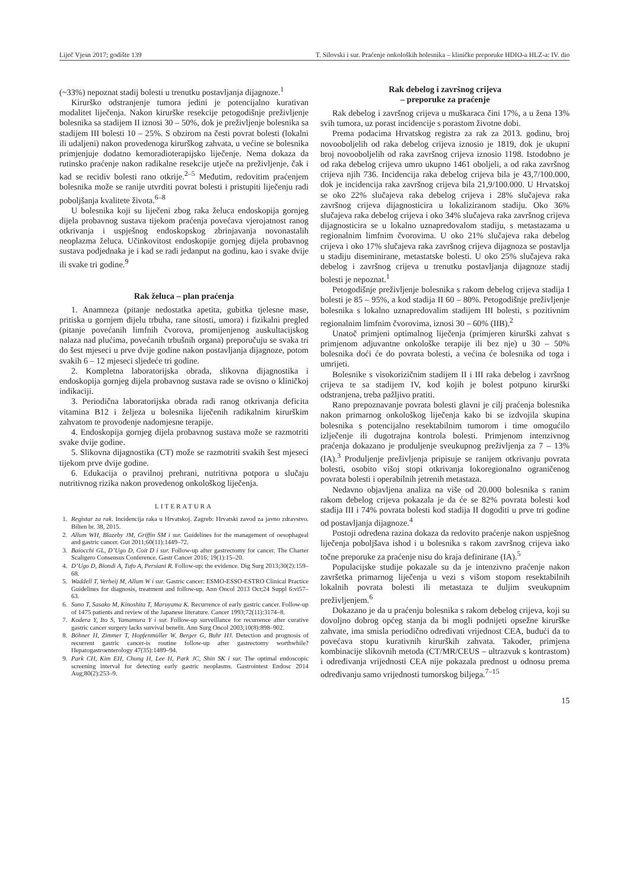Liječ Vjesn 2017; godište 139 T. Silovski i sur. Praćenje onkoloških bolesnika – kliničke preporuke HDIO-a HLZ-a: IV. dio
(~33%) nepoznat stadij bolesti u trenutku postavljanja dijagnoze.<sup>1</sup>
Kirurško odstranjenje tumora jedini je potencijalno kurativan modalitet liječenja. Nakon kirurške resekcije petogodišnje preživljenje bolesnika sa stadijem II iznosi 30 – 50%, dok je preživljenje bolesnika sa stadijem III bolesti 10 – 25%. S obzirom na česti povrat bolesti (lokalni ili udaljeni) nakon provedenoga kirurškog zahvata, u većine se bolesnika primjenjuje dodatno kemoradioterapijsko liječenje. Nema dokaza da rutinsko praćenje nakon radikalne resekcije utječe na preživljenje, čak i kad se recidiv bolesti rano otkrije.<sup>2–5</sup> Međutim, redovitim praćenjem bolesnika može se ranije utvrditi povrat bolesti i pristupiti liječenju radi poboljšanja kvalitete života.<sup>6–8</sup>
U bolesnika koji su liječeni zbog raka želuca endoskopija gornjeg dijela probavnog sustava tijekom praćenja povećava vjerojatnost ranog otkrivanja i uspješnog endoskopskog zbrinjavanja novonastalih neoplazma želuca. Učinkovitost endoskopije gornjeg dijela probavnog sustava podjednaka je i kad se radi jedanput na godinu, kao i svake dvije ili svake tri godine.<sup>9</sup>
Rak želuca – plan praćenja
1. Anamneza (pitanje nedostatka apetita, gubitka tjelesne mase, pritiska u gornjem dijelu trbuha, rane sitosti, umora) i fizikalni pregled (pitanje povećanih limfnih čvorova, promijenjenog auskultacijskog nalaza nad plućima, povećanih trbušnih organa) preporučuju se svaka tri do šest mjeseci u prve dvije godine nakon postavljanja dijagnoze, potom svakih 6 – 12 mjeseci sljedeće tri godine.
2. Kompletna laboratorijska obrada, slikovna dijagnostika i endoskopija gornjeg dijela probavnog sustava rade se ovisno o kliničkoj indikaciji.
3. Periodična laboratorijska obrada radi ranog otkrivanja deficita vitamina B12 i željeza u bolesnika liječenih radikalnim kirurškim zahvatom te provođenje nadomjesne terapije.
4. Endoskopija gornjeg dijela probavnog sustava može se razmotriti svake dvije godine.
5. Slikovna dijagnostika (CT) može se razmotriti svakih šest mjeseci tijekom prve dvije godine.
6. Edukacija o pravilnoj prehrani, nutritivna potpora u slučaju nutritivnog rizika nakon provedenog onkološkog liječenja.
LITERATURA
1. Registar za rak. Incidencija raka u Hrvatskoj. Zagreb: Hrvatski zavod za javno zdravstvo. Bilten br. 38, 2015.
2. Allum WH, Blazeby JM, Griffin SM i sur. Guidelines for the management of oesophageal and gastric cancer. Gut 2011;60(11):1449–72.
3. Baiocchi GL, D’Ugo D, Coit D i sur. Follow-up after gastrectomy for cancer. The Charter Scaligero Consensus Conference. Gastr Cancer 2016; 19(1):15–20.
4. D’Ugo D, Biondi A, Tufo A, Persiani R. Follow-up: the evidence. Dig Surg 2013;30(2):159–68.
5. Waddell T, Verheij M, Allum W i sur. Gastric cancer: ESMO-ESSO-ESTRO Clinical Practice Guidelines for diagnosis, treatment and follow-up. Ann Oncol 2013 Oct;24 Suppl 6:vi57–63.
6. Sano T, Sasako M, Kinoshita T, Maruyama K. Recurrence of early gastric cancer. Follow-up of 1475 patients and review of the Japanese literature. Cancer 1993;72(11):3174–8.
7. Kodera Y, Ito S, Yamamura Y i sur. Follow-up surveillance for recurrence after curative gastric cancer surgery lacks survival benefit. Ann Surg Oncol 2003;10(8):898–902.
8. Böhner H, Zimmer T, Hopfenmüller W, Berger G, Buhr HJ. Detection and prognosis of recurrent gastric cancer-is routine follow-up after gastrectomy worthwhile? Hepatogastroenterology 47(35):1489–94.
9. Park CH, Kim EH, Chung H, Lee H, Park JC, Shin SK i sur. The optimal endoscopic screening interval for detecting early gastric neoplasms. Gastrointest Endosc 2014 Aug;80(2):253–9.
Rak debelog i završnog crijeva
– preporuke za praćenje
Rak debelog i završnog crijeva u muškaraca čini 17%, a u žena 13% svih tumora, uz porast incidencije s porastom životne dobi.
Prema podacima Hrvatskog registra za rak za 2013. godinu, broj novooboljelih od raka debelog crijeva iznosio je 1819, dok je ukupni broj novooboljelih od raka završnog crijeva iznosio 1198. Istodobno je od raka debelog crijeva umro ukupno 1461 oboljeli, a od raka završnog crijeva njih 736. Incidencija raka debelog crijeva bila je 43,7/100.000, dok je incidencija raka završnog crijeva bila 21,9/100.000. U Hrvatskoj se oko 22% slučajeva raka debelog crijeva i 28% slučajeva raka završnog crijeva dijagnosticira u lokaliziranom stadiju. Oko 36% slučajeva raka debelog crijeva i oko 34% slučajeva raka završnog crijeva dijagnosticira se u lokalno uznapredovalom stadiju, s metastazama u regionalnim limfnim čvorovima. U oko 21% slučajeva raka debelog crijeva i oko 17% slučajeva raka završnog crijeva dijagnoza se postavlja u stadiju diseminirane, metastatske bolesti. U oko 25% slučajeva raka debelog i završnog crijeva u trenutku postavljanja dijagnoze stadij bolesti je nepoznat.<sup>1</sup>
Petogodišnje preživljenje bolesnika s rakom debelog crijeva stadija I bolesti je 85 – 95%, a kod stadija II 60 – 80%. Petogodišnje preživljenje bolesnika s lokalno uznapredovalim stadijem III bolesti, s pozitivnim regionalnim limfnim čvorovima, iznosi 30 – 60% (IIB).<sup>2</sup>
Unatoč primjeni optimalnog liječenja (primjeren kirurški zahvat s primjenom adjuvantne onkološke terapije ili bez nje) u 30 – 50% bolesnika doći će do povrata bolesti, a većina će bolesnika od toga i umrijeti.
Bolesnike s visokorizičnim stadijem II i III raka debelog i završnog crijeva te sa stadijem IV, kod kojih je bolest potpuno kirurški odstranjena, treba pažljivo pratiti.
Rano prepoznavanje povrata bolesti glavni je cilj praćenja bolesnika nakon primarnog onkološkog liječenja kako bi se izdvojila skupina bolesnika s potencijalno resektabilnim tumorom i time omogućilo izlječenje ili dugotrajna kontrola bolesti. Primjenom intenzivnog praćenja dokazano je produljenje sveukupnog preživljenja za 7 – 13% (IA).<sup>3</sup> Produljenje preživljenja pripisuje se ranijem otkrivanju povrata bolesti, osobito višoj stopi otkrivanja lokoregionalno ograničenog povrata bolesti i operabilnih jetrenih metastaza.
Nedavno objavljena analiza na više od 20.000 bolesnika s ranim rakom debelog crijeva pokazala je da će se 82% povrata bolesti kod stadija III i 74% povrata bolesti kod stadija II dogoditi u prve tri godine od postavljanja dijagnoze.<sup>4</sup>
Postoji određena razina dokaza da redovito praćenje nakon uspješnog liječenja poboljšava ishod i u bolesnika s rakom završnog crijeva iako točne preporuke za praćenje nisu do kraja definirane (IA).<sup>5</sup>
Populacijske studije pokazale su da je intenzivno praćenje nakon završetka primarnog liječenja u vezi s višom stopom resektabilnih lokalnih povrata bolesti ili metastaza te duljim sveukupnim preživljenjem.<sup>6</sup>
Dokazano je da u praćenju bolesnika s rakom debelog crijeva, koji su dovoljno dobrog općeg stanja da bi mogli podnijeti opsežne kirurške zahvate, ima smisla periodično određivati vrijednost CEA, budući da to povećava stopu kurativnih kirurških zahvata. Također, primjena kombinacije slikovnih metoda (CT/MR/CEUS – ultrazvuk s kontrastom) i određivanja vrijednosti CEA nije pokazala prednost u odnosu prema određivanju samo vrijednosti tumorskog biljega.<sup>7–15</sup>
15